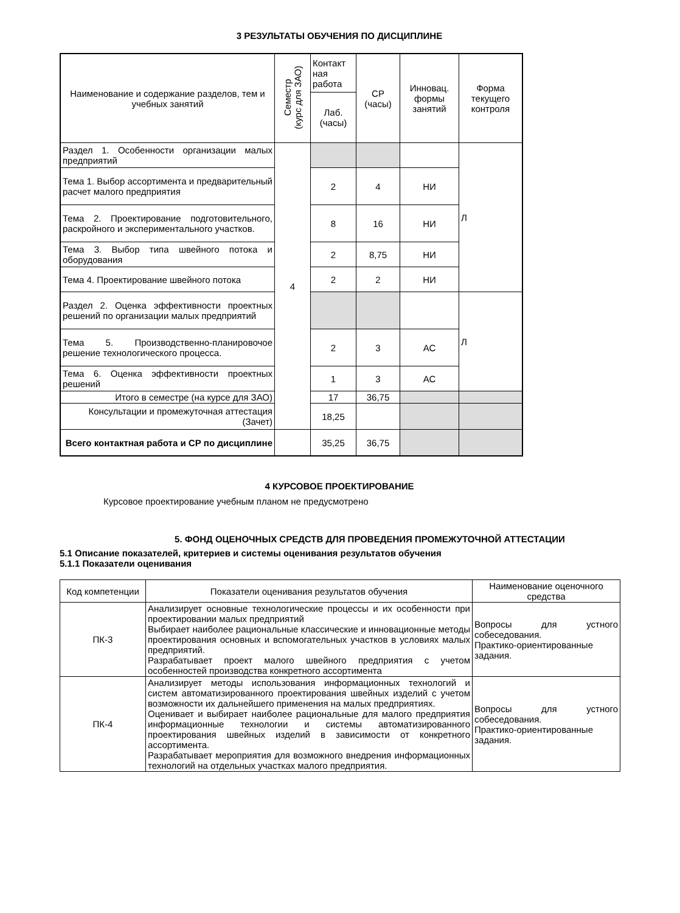3 РЕЗУЛЬТАТЫ ОБУЧЕНИЯ ПО ДИСЦИПЛИНЕ
| Наименование и содержание разделов, тем и учебных занятий | Семестр (курс для ЗАО) | Контакт ная работа | СР (часы) | Инновац. формы занятий | Форма текущего контроля |
| --- | --- | --- | --- | --- | --- |
| | | Лаб. (часы) | | | |
| Раздел 1. Особенности организации малых предприятий | 4 | | | | Л |
| Тема 1. Выбор ассортимента и предварительный расчет малого предприятия | | 2 | 4 | НИ | |
| Тема 2. Проектирование подготовительного, раскройного и экспериментального участков. | | 8 | 16 | НИ | |
| Тема 3. Выбор типа швейного потока и оборудования | | 2 | 8,75 | НИ | |
| Тема 4. Проектирование швейного потока | | 2 | 2 | НИ | |
| Раздел 2. Оценка эффективности проектных решений по организации малых предприятий | | | | | Л |
| Тема 5. Производственно-планировочое решение технологического процесса. | | 2 | 3 | АС | |
| Тема 6. Оценка эффективности проектных решений | | 1 | 3 | АС | |
| Итого в семестре (на курсе для ЗАО) | | 17 | 36,75 | | |
| Консультации и промежуточная аттестация (Зачет) | | 18,25 | | | |
| Всего контактная работа и СР по дисциплине | | 35,25 | 36,75 | | |
4 КУРСОВОЕ ПРОЕКТИРОВАНИЕ
Курсовое проектирование учебным планом не предусмотрено
5. ФОНД ОЦЕНОЧНЫХ СРЕДСТВ ДЛЯ ПРОВЕДЕНИЯ ПРОМЕЖУТОЧНОЙ АТТЕСТАЦИИ
5.1 Описание показателей, критериев и системы оценивания результатов обучения
5.1.1 Показатели оценивания
| Код компетенции | Показатели оценивания результатов обучения | Наименование оценочного средства |
| --- | --- | --- |
| ПК-3 | Анализирует основные технологические процессы и их особенности при проектировании малых предприятий Выбирает наиболее рациональные классические и инновационные методы проектирования основных и вспомогательных участков в условиях малых предприятий. Разрабатывает проект малого швейного предприятия с учетом особенностей производства конкретного ассортимента | Вопросы для устного собеседования. Практико-ориентированные задания. |
| ПК-4 | Анализирует методы использования информационных технологий и систем автоматизированного проектирования швейных изделий с учетом возможности их дальнейшего применения на малых предприятиях. Оценивает и выбирает наиболее рациональные для малого предприятия информационные технологии и системы автоматизированного проектирования швейных изделий в зависимости от конкретного ассортимента. Разрабатывает мероприятия для возможного внедрения информационных технологий на отдельных участках малого предприятия. | Вопросы для устного собеседования. Практико-ориентированные задания. |